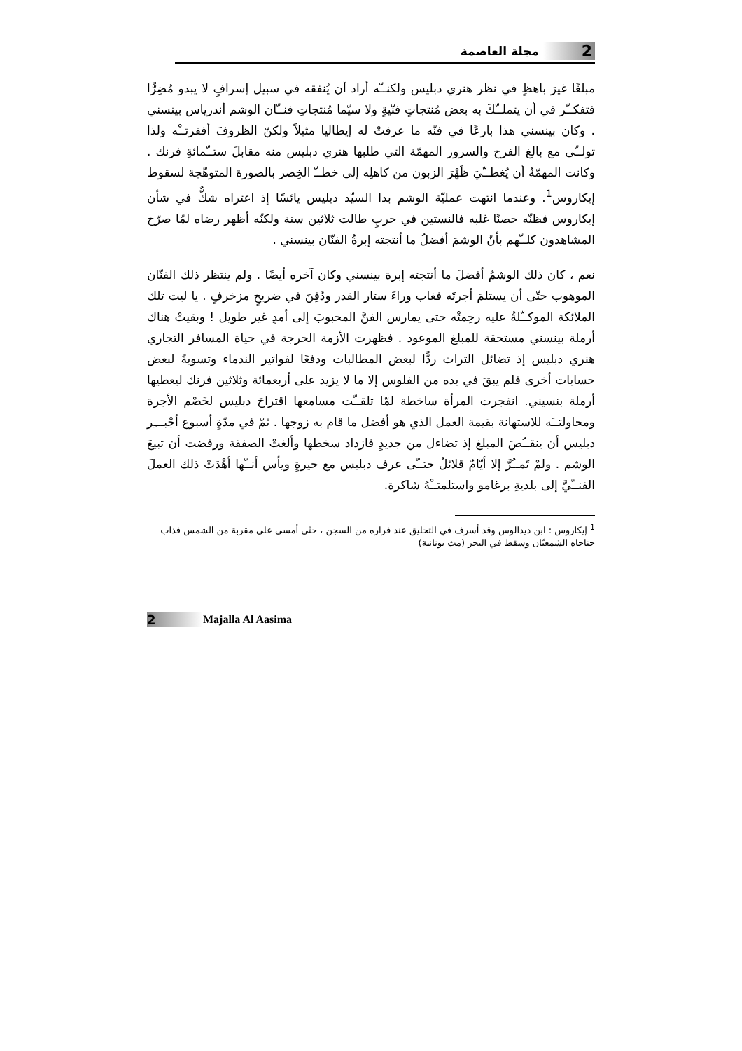2 مجلة العاصمة
مبلغًا غيرَ باهظٍ في نظر هنري دبليس ولكنــّه أراد أن يُنفقه في سبيل إسرافٍ لا يبدو مُضِرًّا فتفكــّر في أن يتملــّكَ به بعض مُنتجاتٍ فنّيةٍ ولا سيّما مُنتجاتِ فنــّان الوشم أندرياس بينسني . وكان بينسني هذا بارعًا في فنّه ما عرفتْ له إيطاليا مثيلاً ولكنّ الظروفَ أفقرتــْه ولذا تولــّى مع بالغ الفرح والسرور المهمّة التي طلبها هنري دبليس منه مقابلَ ستــّمائةِ فرنك . وكانت المهمّةُ أن يُغطــّيَ ظَهْرَ الزبون من كاهلِه إلى خطــّ الخِصر بالصورة المتوهّجة لسقوط إيكاروس<sup>1</sup>. وعندما انتهت عمليّة الوشم بدا السيّد دبليس يائسًا إذ اعتراه شكٌّ في شأن إيكاروس فظنّه حصنًا غلبه فالنستين في حربٍ طالت ثلاثين سنة ولكنّه أظهر رضاه لمّا صرّح المشاهدون كلــّهم بأنّ الوشمَ أفضلُ ما أنتجته إبرةُ الفنّان بينسني .
نعم ، كان ذلك الوشمُ أفضلَ ما أنتجته إبرة بينسني وكان آخره أيضًا . ولم ينتظر ذلك الفنّان الموهوب حتّى أن يستلمَ أجرتَه فغاب وراءَ ستار القدر ودُفِنَ في ضريحٍ مزخرفٍ . يا ليت تلك الملائكة الموكــّلةُ عليه رحِمتْه حتى يمارس الفنَّ المحبوبَ إلى أمدٍ غير طويل ! وبقيتْ هناك أرملة بينسني مستحقة للمبلغ الموعود . فظهرت الأزمة الحرجة في حياة المسافر التجاري هنري دبليس إذ تضائل التراث ردًّا لبعض المطالبات ودفعًا لفواتير الندماء وتسويةً لبعض حسابات أخرى فلم يبقَ في يده من الفلوس إلا ما لا يزيد على أربعمائة وثلاثين فرنك ليعطيها أرملة بنسيني. انفجرت المرأة ساخطة لمّا تلقــّت مسامعها اقتراحَ دبليس لخَصْم الأجرة ومحاولتــَه للاستهانة بقيمة العمل الذي هو أفضل ما قام به زوجها . ثمّ في مدّةٍ أسبوع أجْبـــِر دبليس أن ينقــُصَ المبلغ إذ تضاءل من جديدٍ فازداد سخطها وألغتْ الصفقة ورفضت أن تبيعَ الوشم . ولمْ تَمــُرَّ إلا أيّامٌ قلائلُ حتــّى عرف دبليس مع حيرةٍ ويأس أنــّها أهْدَتْ ذلك العملَ الفنــّيَّ إلى بلديةِ برغامو واستلمتــْهُ شاكرة.
<sup>1</sup> إيكاروس : ابن ديدالوس وقد أسرف في التحليق عند فراره من السجن ، حتّى أمسى على مقربة من الشمس فذاب جناحاه الشمعيّان وسقط في البحر (مث يونانية)
2 Majalla Al Aasima